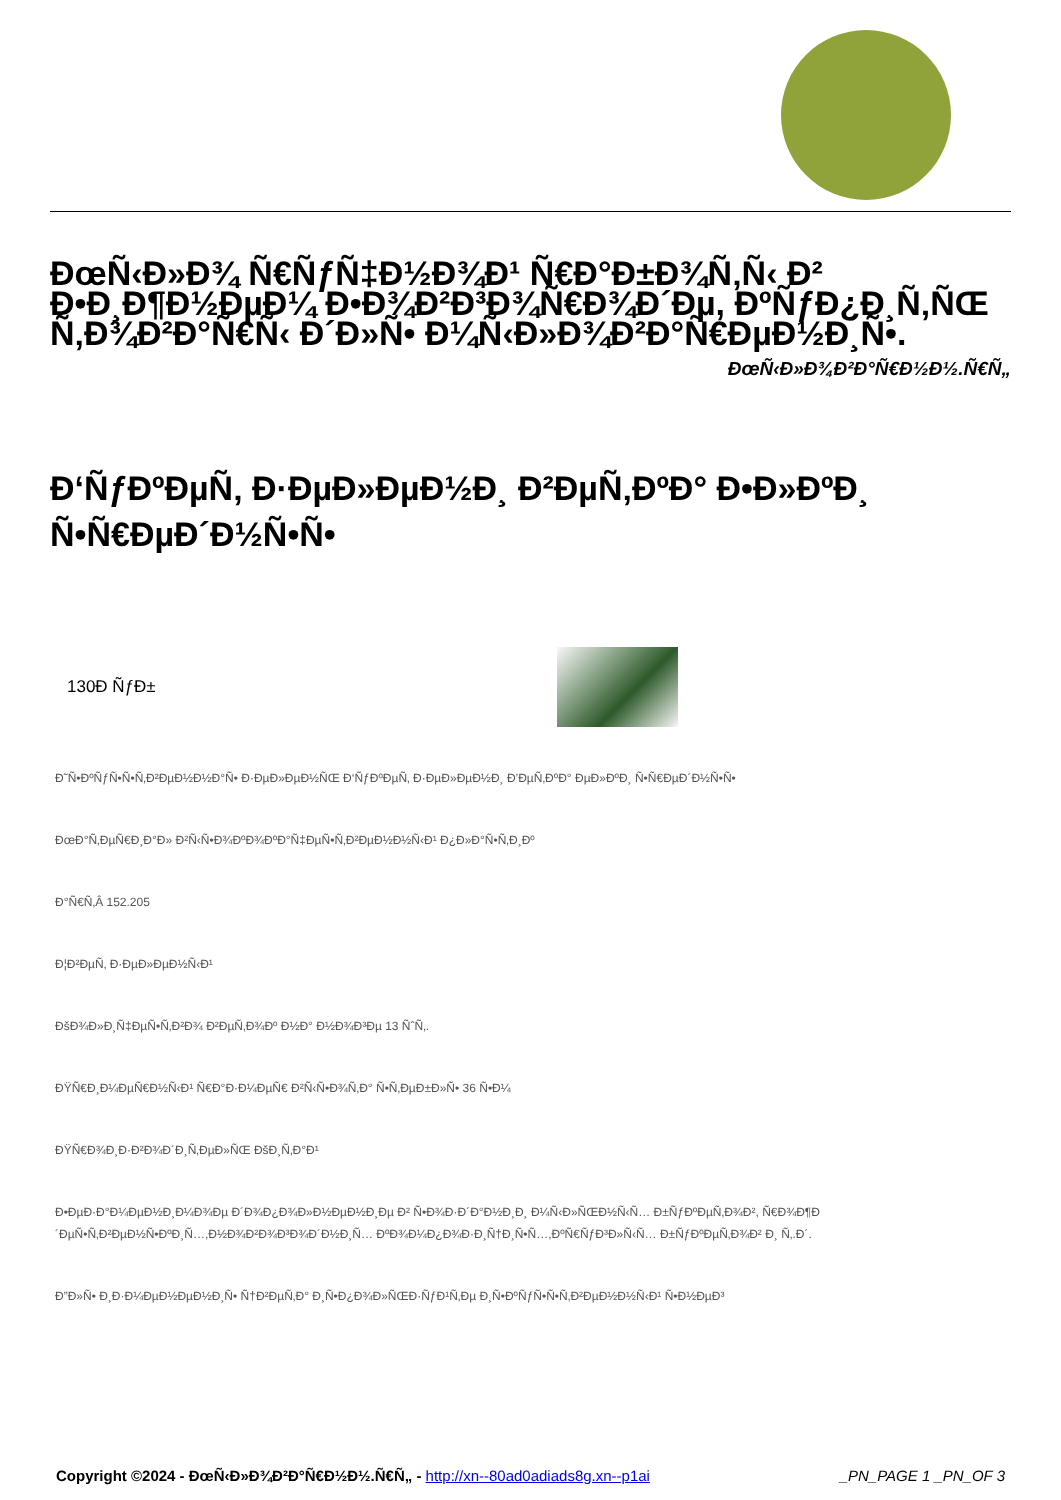ÐœÑ‹Ð»Ð¾ Ñ€ÑƒÑ‡Ð½Ð¾Ð¹ Ñ€Ð°Ð±Ð¾Ñ‚Ñ‹ Ð² Ð•Ð¸Ð¶Ð½ÐµÐ¼ Ð•Ð¾Ð²Ð³Ð¾Ñ€Ð¾Ð´Ðµ, ÐºÑƒÐ¿Ð¸Ñ‚ÑŒ Ñ‚Ð¾Ð²Ð°Ñ€Ñ‹ Ð´Ð»Ñ• Ð¼Ñ‹Ð»Ð¾Ð²Ð°Ñ€ÐµÐ½Ð¸Ñ•.
ÐœÑ‹Ð»Ð¾Ð²Ð°Ñ€Ð½Ð½.Ñ€Ñ„
Ð‘ÑƒÐºÐµÑ‚ Ð·ÐµÐ»ÐµÐ½Ð¸ Ð²ÐµÑ‚ÐºÐ° Ð•Ð»ÐºÐ¸ Ñ•Ñ€ÐµÐ´Ð½Ñ•Ñ•
130Ð ÑƒÐ±
Ð˜Ñ•ÐºÑƒÑ•Ñ•Ñ‚Ð²ÐµÐ½Ð½Ð°Ñ• Ð·ÐµÐ»ÐµÐ½ÑŒ Ð‘ÑƒÐºÐµÑ‚ Ð·ÐµÐ»ÐµÐ½Ð¸ Ð’ÐµÑ‚ÐºÐ° ÐµÐ»ÐºÐ¸ Ñ•Ñ€ÐµÐ´Ð½Ñ•Ñ•
ÐœÐ°Ñ‚ÐµÑ€Ð¸Ð°Ð» Ð²Ñ‹Ñ•Ð¾ÐºÐ¾ÐºÐ°Ñ‡ÐµÑ•Ñ‚Ð²ÐµÐ½Ð½Ñ‹Ð¹ Ð¿Ð»Ð°Ñ•Ñ‚Ð¸Ðº
Ð°Ñ€Ñ‚Â 152.205
Ð¦Ð²ÐµÑ‚ Ð·ÐµÐ»ÐµÐ½Ñ‹Ð¹
ÐšÐ¾Ð»Ð¸Ñ‡ÐµÑ•Ñ‚Ð²Ð¾ Ð²ÐµÑ‚Ð¾Ðº Ð½Ð° Ð½Ð¾Ð³Ðµ 13 ÑˆÑ‚.
ÐŸÑ€Ð¸Ð¼ÐµÑ€Ð½Ñ‹Ð¹ Ñ€Ð°Ð·Ð¼ÐµÑ€ Ð²Ñ‹Ñ•Ð¾Ñ‚Ð° Ñ•Ñ‚ÐµÐ±Ð»Ñ• 36 Ñ•Ð¼
ÐŸÑ€Ð¾Ð¸Ð·Ð²Ð¾Ð´Ð¸Ñ‚ÐµÐ»ÑŒ ÐšÐ¸Ñ‚Ð°Ð¹
Ð•ÐµÐ·Ð°Ð¼ÐµÐ½Ð¸Ð¼Ð¾Ðµ Ð´Ð¾Ð¿Ð¾Ð»Ð½ÐµÐ½Ð¸Ðµ Ð² Ñ•Ð¾Ð·Ð´Ð°Ð½Ð¸Ð¸ Ð¼Ñ‹Ð»ÑŒÐ½Ñ‹Ñ… Ð±ÑƒÐºÐµÑ‚Ð¾Ð², Ñ€Ð¾Ð¶Ð´ÐµÑ•Ñ‚Ð²ÐµÐ½Ñ•ÐºÐ¸Ñ…,Ð½Ð¾Ð²Ð¾Ð³Ð¾Ð´Ð½Ð¸Ñ… ÐºÐ¾Ð¼Ð¿Ð¾Ð·Ð¸Ñ†Ð¸Ñ•Ñ…,ÐºÑ€ÑƒÐ³Ð»Ñ‹Ñ… Ð±ÑƒÐºÐµÑ‚Ð¾Ð² Ð¸ Ñ‚.Ð´.
Ð”Ð»Ñ• Ð¸Ð·Ð¼ÐµÐ½ÐµÐ½Ð¸Ñ• Ñ†Ð²ÐµÑ‚Ð° Ð¸Ñ•Ð¿Ð¾Ð»ÑŒÐ·ÑƒÐ¹Ñ‚Ðµ Ð¸Ñ•ÐºÑƒÑ•Ñ•Ñ‚Ð²ÐµÐ½Ð½Ñ‹Ð¹ Ñ•Ð½ÐµÐ³
Copyright ©2024 - ÐœÑ‹Ð»Ð¾Ð²Ð°Ñ€Ð½Ð½.Ñ€Ñ„ - http://xn--80ad0adiads8g.xn--p1ai _PN_PAGE 1 _PN_OF 3